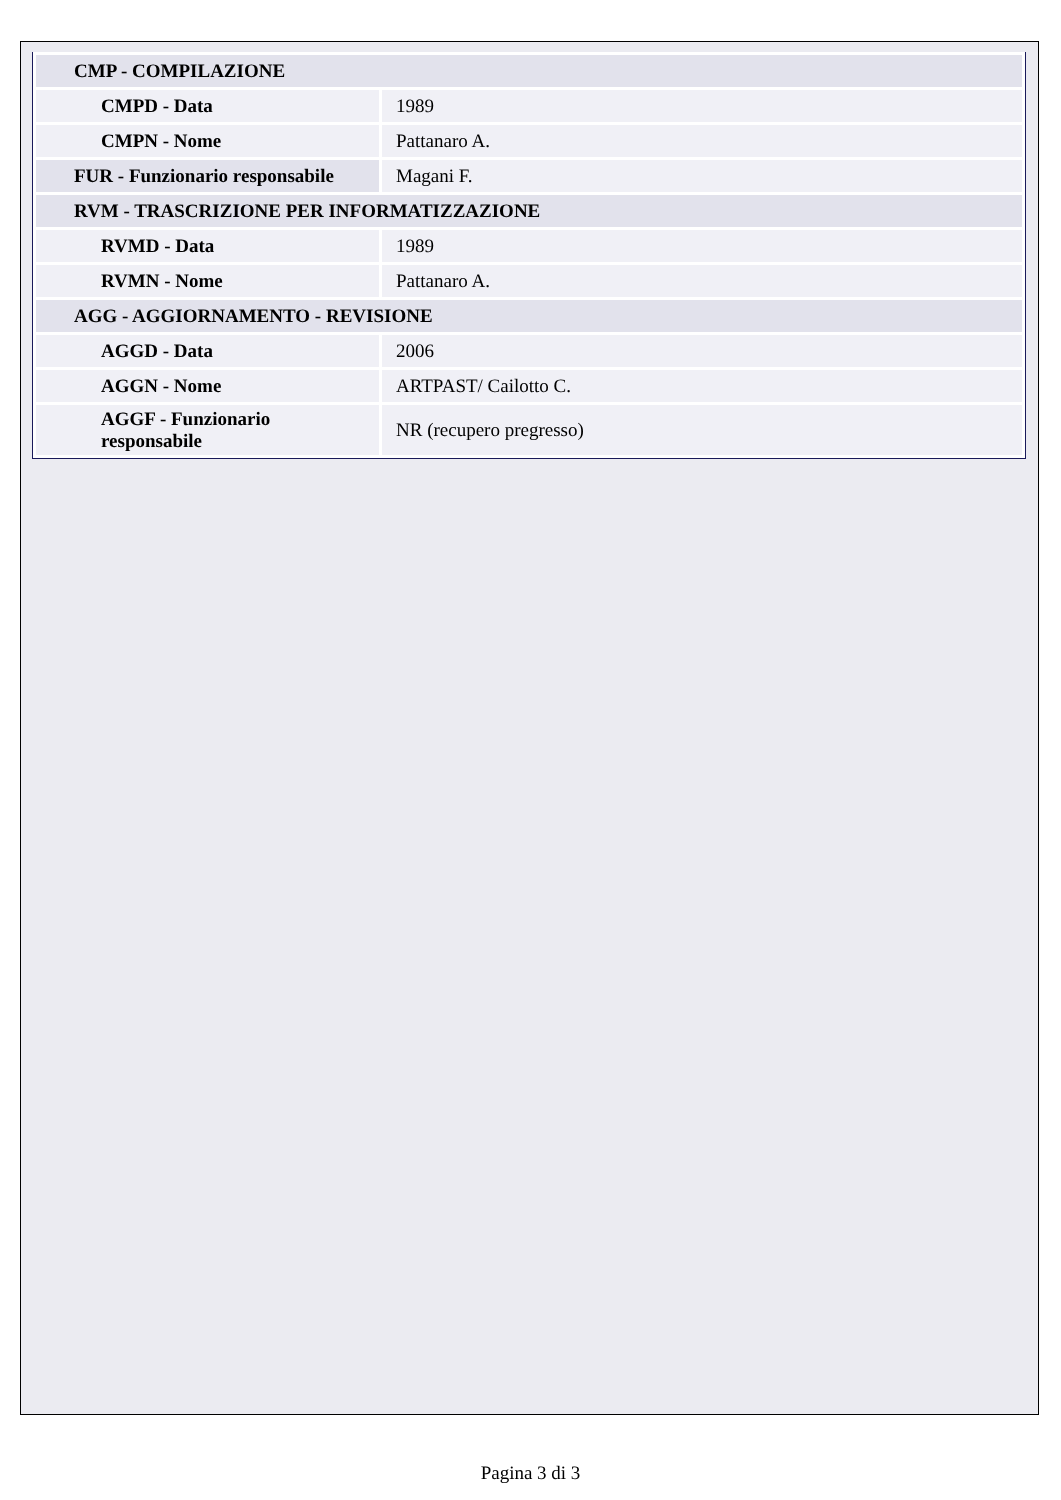| CMP - COMPILAZIONE | |
| CMPD - Data | 1989 |
| CMPN - Nome | Pattanaro A. |
| FUR - Funzionario responsabile | Magani F. |
| RVM - TRASCRIZIONE PER INFORMATIZZAZIONE | |
| RVMD - Data | 1989 |
| RVMN - Nome | Pattanaro A. |
| AGG - AGGIORNAMENTO - REVISIONE | |
| AGGD - Data | 2006 |
| AGGN - Nome | ARTPAST/ Cailotto C. |
| AGGF - Funzionario responsabile | NR (recupero pregresso) |
Pagina 3 di 3